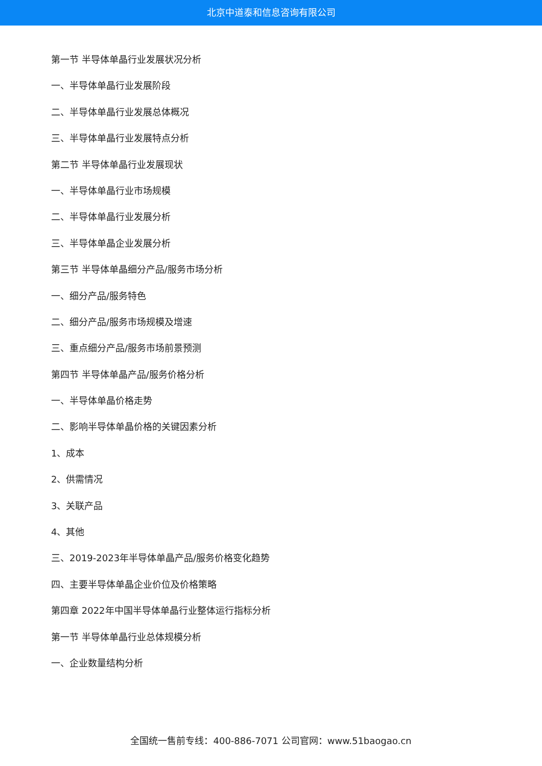北京中道泰和信息咨询有限公司
第一节 半导体单晶行业发展状况分析
一、半导体单晶行业发展阶段
二、半导体单晶行业发展总体概况
三、半导体单晶行业发展特点分析
第二节 半导体单晶行业发展现状
一、半导体单晶行业市场规模
二、半导体单晶行业发展分析
三、半导体单晶企业发展分析
第三节 半导体单晶细分产品/服务市场分析
一、细分产品/服务特色
二、细分产品/服务市场规模及增速
三、重点细分产品/服务市场前景预测
第四节 半导体单晶产品/服务价格分析
一、半导体单晶价格走势
二、影响半导体单晶价格的关键因素分析
1、成本
2、供需情况
3、关联产品
4、其他
三、2019-2023年半导体单晶产品/服务价格变化趋势
四、主要半导体单晶企业价位及价格策略
第四章 2022年中国半导体单晶行业整体运行指标分析
第一节 半导体单晶行业总体规模分析
一、企业数量结构分析
全国统一售前专线：400-886-7071 公司官网：www.51baogao.cn